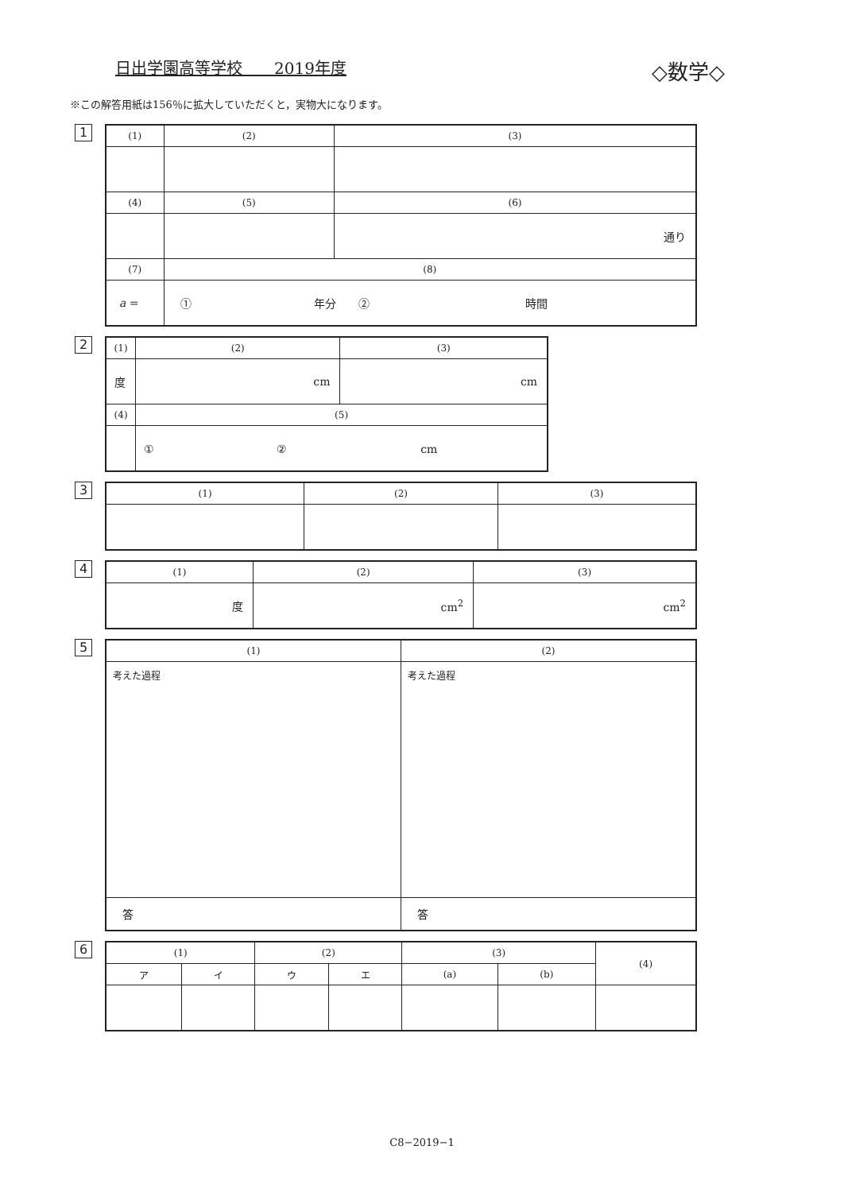日出学園高等学校　　2019年度
◇数学◇
※この解答用紙は156％に拡大していただくと，実物大になります。
1
| (1) | (2) | (3) |
| --- | --- | --- |
| (4) | (5) | (6) |
| | | 通り |
| (7) | (8) | |
| a = | ① 年分 ② 時間 | |
2
| (1) | (2) | (3) |
| --- | --- | --- |
| 度 | cm | cm |
| (4) | (5) | |
| | ① ② cm | |
3
| (1) | (2) | (3) |
| --- | --- | --- |
4
| (1) | (2) | (3) |
| --- | --- | --- |
| 度 | cm<sup>2</sup> | cm<sup>2</sup> |
5
| (1) | (2) |
| --- | --- |
| 考えた過程 | 考えた過程 |
| 答 | 答 |
6
| (1) | | (2) | | (3) | | (4) |
| --- | --- | --- | --- | --- | --- | --- |
| ア | イ | ウ | エ | (a) | (b) | |
C8−2019−1